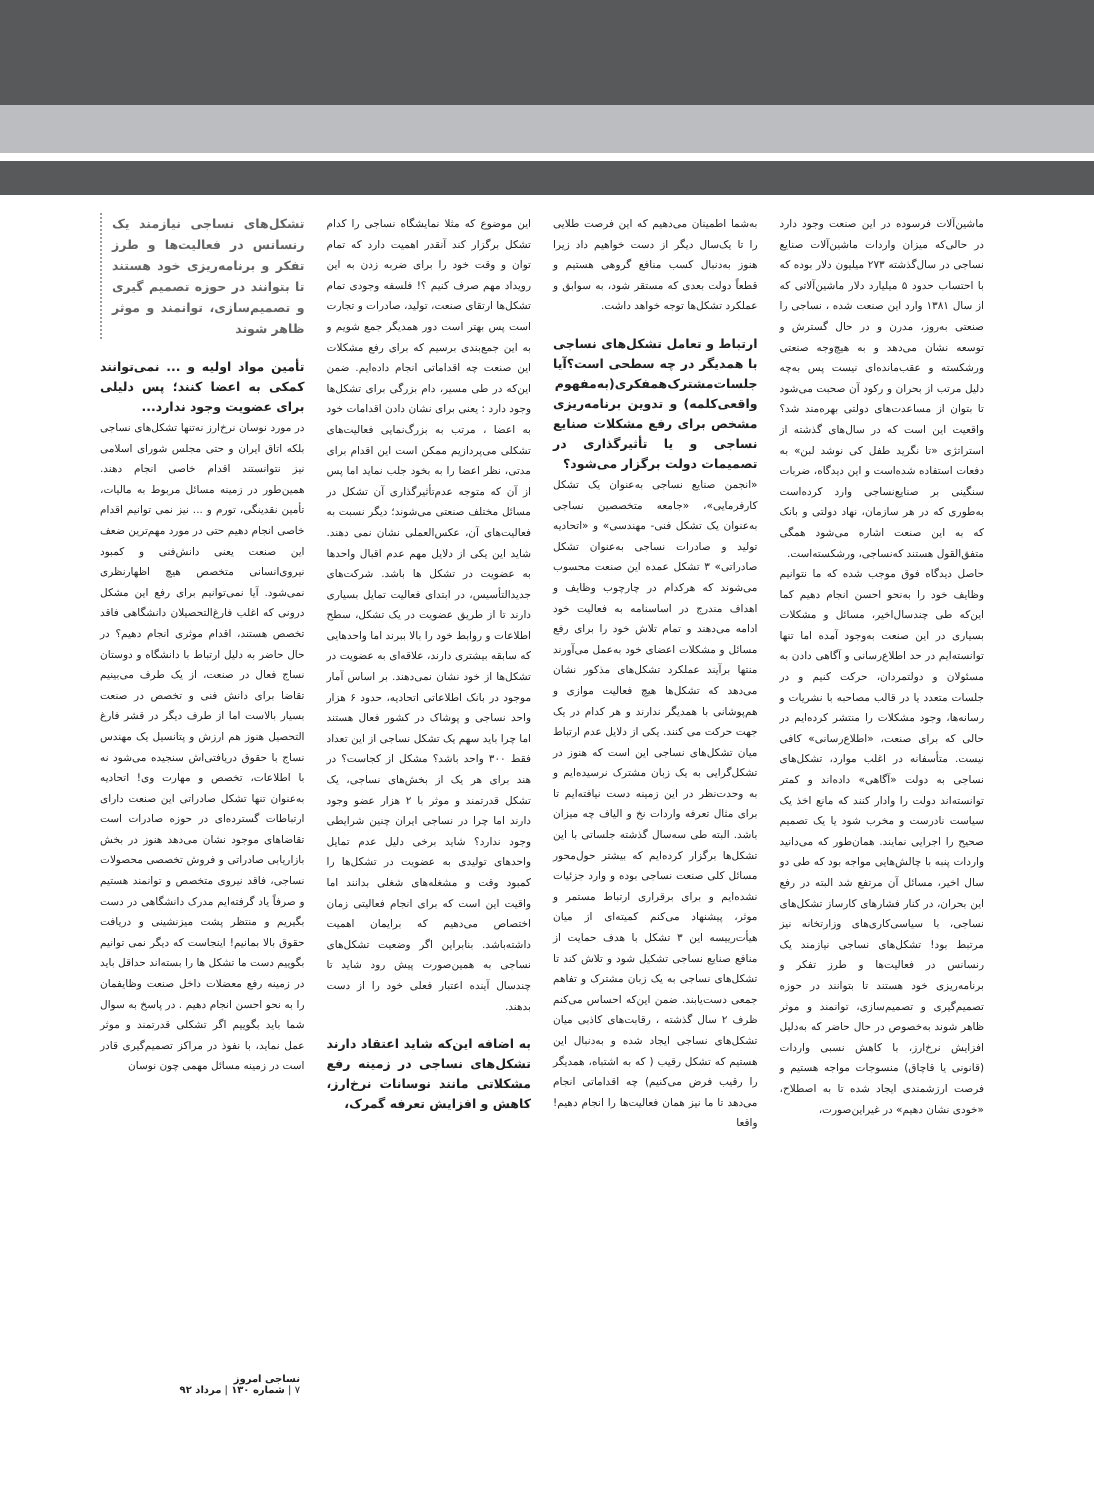ماشین‌آلات فرسوده در این صنعت وجود دارد در حالی‌که میزان واردات ماشین‌آلات صنایع نساجی در سال‌گذشته ۲۷۳ میلیون دلار بوده که با احتساب حدود ۵ میلیارد دلار ماشین‌آلاتی که از سال ۱۳۸۱ وارد این صنعت شده ، نساجی را صنعتی به‌روز، مدرن و در حال گسترش و توسعه نشان می‌دهد و به هیچ‌وجه صنعتی ورشکسته و عقب‌مانده‌ای نیست پس به‌چه دلیل مرتب از بحران و رکود آن صحبت می‌شود تا بتوان از مساعدت‌های دولتی بهره‌مند شد؟ واقعیت این است که در سال‌های گذشته از استراتژی «تا نگرید طفل کی نوشد لبن» به دفعات استفاده شده‌است و این دیدگاه، ضربات سنگینی بر صنایع‌نساجی وارد کرده‌است به‌طوری که در هر سازمان، نهاد دولتی و بانک که به این صنعت اشاره می‌شود همگی متفق‌القول هستند که‌نساجی، ورشکسته‌است.
حاصل دیدگاه فوق موجب شده که ما نتوانیم وظایف خود را به‌نحو احسن انجام دهیم کما این‌که طی چندسال‌اخیر، مسائل و مشکلات بسیاری در این صنعت به‌وجود آمده اما تنها توانسته‌ایم در حد اطلاع‌رسانی و آگاهی دادن به مسئولان و دولتمردان، حرکت کنیم و در جلسات متعدد یا در قالب مصاحبه با نشریات و رسانه‌ها، وجود مشکلات را منتشر کرده‌ایم در حالی که برای صنعت، «اطلاع‌رسانی» کافی نیست. متأسفانه در اغلب موارد، تشکل‌های نساجی به دولت «آگاهی» داده‌اند و کمتر توانسته‌اند دولت را وادار کنند که مانع اخذ یک سیاست نادرست و مخرب شود یا یک تصمیم صحیح را اجرایی نمایند. همان‌طور که می‌دانید واردات پنبه با چالش‌هایی مواجه بود که طی دو سال اخیر، مسائل آن مرتفع شد البته در رفع این بحران، در کنار فشارهای کارساز تشکل‌های نساجی، با سیاسی‌کاری‌های وزارتخانه نیز مرتبط بود! تشکل‌های نساجی نیازمند یک رنسانس در فعالیت‌ها و طرز تفکر و برنامه‌ریزی خود هستند تا بتوانند در حوزه تصمیم‌گیری و تصمیم‌سازی، توانمند و موثر ظاهر شوند به‌خصوص در حال حاضر که به‌دلیل افزایش نرخ‌ارز، با کاهش نسبی واردات (قانونی یا قاچاق) منسوجات مواجه هستیم و فرصت ارزشمندی ایجاد شده تا به اصطلاح، «خودی نشان دهیم» در غیراین‌صورت،
به‌شما اطمینان می‌دهیم که این فرصت طلایی را تا یک‌سال دیگر از دست خواهیم داد زیرا هنوز به‌دنبال کسب منافع گروهی هستیم و قطعاً دولت بعدی که مستقر شود، به سوابق و عملکرد تشکل‌ها توجه خواهد داشت.
ارتباط و تعامل تشکل‌های نساجی با همدیگر در چه سطحی است؟آیا جلسات‌مشترک‌همفکری(به‌مفهوم واقعی‌کلمه) و تدوین برنامه‌ریزی مشخص برای رفع مشکلات صنایع نساجی و یا تأثیرگذاری در تصمیمات دولت برگزار می‌شود؟
«انجمن صنایع نساجی به‌عنوان یک تشکل کارفرمایی»، «جامعه متخصصین نساجی به‌عنوان یک تشکل فنی- مهندسی» و «اتحادیه تولید و صادرات نساجی به‌عنوان تشکل صادراتی» ۳ تشکل عمده این صنعت محسوب می‌شوند که هرکدام در چارچوب وظایف و اهداف مندرج در اساسنامه به فعالیت خود ادامه می‌دهند و تمام تلاش خود را برای رفع مسائل و مشکلات اعضای خود به‌عمل می‌آورند منتها برآیند عملکرد تشکل‌های مذکور نشان می‌دهد که تشکل‌ها هیچ فعالیت موازی و هم‌پوشانی با همدیگر ندارند و هر کدام در یک جهت حرکت می کنند. یکی از دلایل عدم ارتباط میان تشکل‌های نساجی این است که هنوز در تشکل‌گرایی به یک زبان مشترک نرسیده‌ایم و به وحدت‌نظر در این زمینه دست نیافته‌ایم تا برای مثال تعرفه واردات نخ و الیاف چه میزان باشد. البته طی سه‌سال گذشته جلساتی با این تشکل‌ها برگزار کرده‌ایم که بیشتر حول‌محور مسائل کلی صنعت نساجی بوده و وارد جزئیات نشده‌ایم و برای برقراری ارتباط مستمر و موثر، پیشنهاد می‌کنم کمیته‌ای از میان هیأت‌رییسه این ۳ تشکل با هدف حمایت از منافع صنایع نساجی تشکیل شود و تلاش کند تا تشکل‌های نساجی به یک زبان مشترک و تفاهم جمعی دست‌یابند. ضمن این‌که احساس می‌کنم ظرف ۲ سال گذشته ، رقابت‌های کاذبی میان تشکل‌های نساجی ایجاد شده و به‌دنبال این هستیم که تشکل رقیب ( که به اشتباه، همدیگر را رقیب فرض می‌کنیم) چه اقداماتی انجام می‌دهد تا ما نیز همان فعالیت‌ها را انجام دهیم! واقعا
این موضوع که مثلا نمایشگاه نساجی را کدام تشکل برگزار کند آنقدر اهمیت دارد که تمام توان و وقت خود را برای ضربه زدن به این رویداد مهم صرف کنیم ؟! فلسفه وجودی تمام تشکل‌ها ارتقای صنعت، تولید، صادرات و تجارت است پس بهتر است دور همدیگر جمع شویم و به این جمع‌بندی برسیم که برای رفع مشکلات این صنعت چه اقداماتی انجام داده‌ایم. ضمن این‌که در طی مسیر، دام بزرگی برای تشکل‌ها وجود دارد : یعنی برای نشان دادن اقدامات خود به اعضا ، مرتب به بزرگ‌نمایی فعالیت‌های تشکلی می‌پردازیم ممکن است این اقدام برای مدتی، نظر اعضا را به بخود جلب نماید اما پس از آن که متوجه عدم‌تأثیرگذاری آن تشکل در مسائل مختلف صنعتی می‌شوند؛ دیگر نسبت به فعالیت‌های آن، عکس‌العملی نشان نمی دهند. شاید این یکی از دلایل مهم عدم اقبال واحدها به عضویت در تشکل ها باشد. شرکت‌های جدیدالتأسیس، در ابتدای فعالیت تمایل بسیاری دارند تا از طریق عضویت در یک تشکل، سطح اطلاعات و روابط خود را بالا ببرند اما واحدهایی که سابقه بیشتری دارند، علاقه‌ای به عضویت در تشکل‌ها از خود نشان نمی‌دهند. بر اساس آمار موجود در بانک اطلاعاتی اتحادیه، حدود ۶ هزار واحد نساجی و پوشاک در کشور فعال هستند اما چرا باید سهم یک تشکل نساجی از این تعداد فقط ۳۰۰ واحد باشد؟ مشکل از کجاست؟ در هند برای هر یک از بخش‌های نساجی، یک تشکل قدرتمند و موثر با ۲ هزار عضو وجود دارند اما چرا در نساجی ایران چنین شرایطی وجود ندارد؟ شاید برخی دلیل عدم تمایل واحدهای تولیدی به عضویت در تشکل‌ها را کمبود وقت و مشغله‌های شغلی بدانند اما واقیت این است که برای انجام فعالیتی زمان اختصاص می‌دهیم که برایمان اهمیت داشته‌باشد. بنابراین اگر وضعیت تشکل‌های نساجی به همین‌صورت پیش رود شاید تا چندسال آینده اعتبار فعلی خود را از دست بدهند.
به اضافه این‌که شاید اعتقاد دارند تشکل‌های نساجی در زمینه رفع مشکلاتی مانند نوسانات نرخ‌ارز، کاهش و افزایش تعرفه گمرک،
تشکل‌های نساجی نیازمند یک رنسانس در فعالیت‌ها و طرز تفکر و برنامه‌ریزی خود هستند تا بتوانند در حوزه تصمیم گیری و تصمیم‌سازی، توانمند و موثر ظاهر شوند
تأمین مواد اولیه و ... نمی‌توانند کمکی به اعضا کنند؛ پس دلیلی برای عضویت وجود ندارد...
در مورد نوسان نرخ‌ارز نه‌تنها تشکل‌های نساجی بلکه اتاق ایران و حتی مجلس شورای اسلامی نیز نتوانستند اقدام خاصی انجام دهند. همین‌طور در زمینه مسائل مربوط به مالیات، تأمین نقدینگی، تورم و ... نیز نمی توانیم اقدام خاصی انجام دهیم حتی در مورد مهم‌ترین ضعف این صنعت یعنی دانش‌فنی و کمبود نیروی‌انسانی متخصص هیچ اظهارنظری نمی‌شود. آیا نمی‌توانیم برای رفع این مشکل درونی که اغلب فارغ‌التحصیلان دانشگاهی فاقد تخصص هستند، اقدام موثری انجام دهیم؟ در حال حاضر به دلیل ارتباط با دانشگاه و دوستان نساج فعال در صنعت، از یک طرف می‌بینیم تقاضا برای دانش فنی و تخصص در صنعت بسیار بالاست اما از طرف دیگر در قشر فارغ التحصیل هنوز هم ارزش و پتانسیل یک مهندس نساج با حقوق دریافتی‌اش سنجیده می‌شود نه با اطلاعات، تخصص و مهارت وی! اتحادیه به‌عنوان تنها تشکل صادراتی این صنعت دارای ارتباطات گسترده‌ای در حوزه صادرات است تقاضاهای موجود نشان می‌دهد هنوز در بخش بازاریابی صادراتی و فروش تخصصی محصولات نساجی، فاقد نیروی متخصص و توانمند هستیم و صرفاً یاد گرفته‌ایم مدرک دانشگاهی در دست بگیریم و منتظر پشت میزنشینی و دریافت حقوق بالا بمانیم! اینجاست که دیگر نمی توانیم بگوییم دست ما تشکل ها را بسته‌اند حداقل باید در زمینه رفع معضلات داخل صنعت وظایفمان را به نحو احسن انجام دهیم . در پاسخ به سوال شما باید بگوییم اگر تشکلی قدرتمند و موثر عمل نماید، با نفوذ در مراکز تصمیم‌گیری قادر است در زمینه مسائل مهمی چون نوسان
نساجی امروز
۷ | شماره ۱۳۰ | مرداد ۹۲